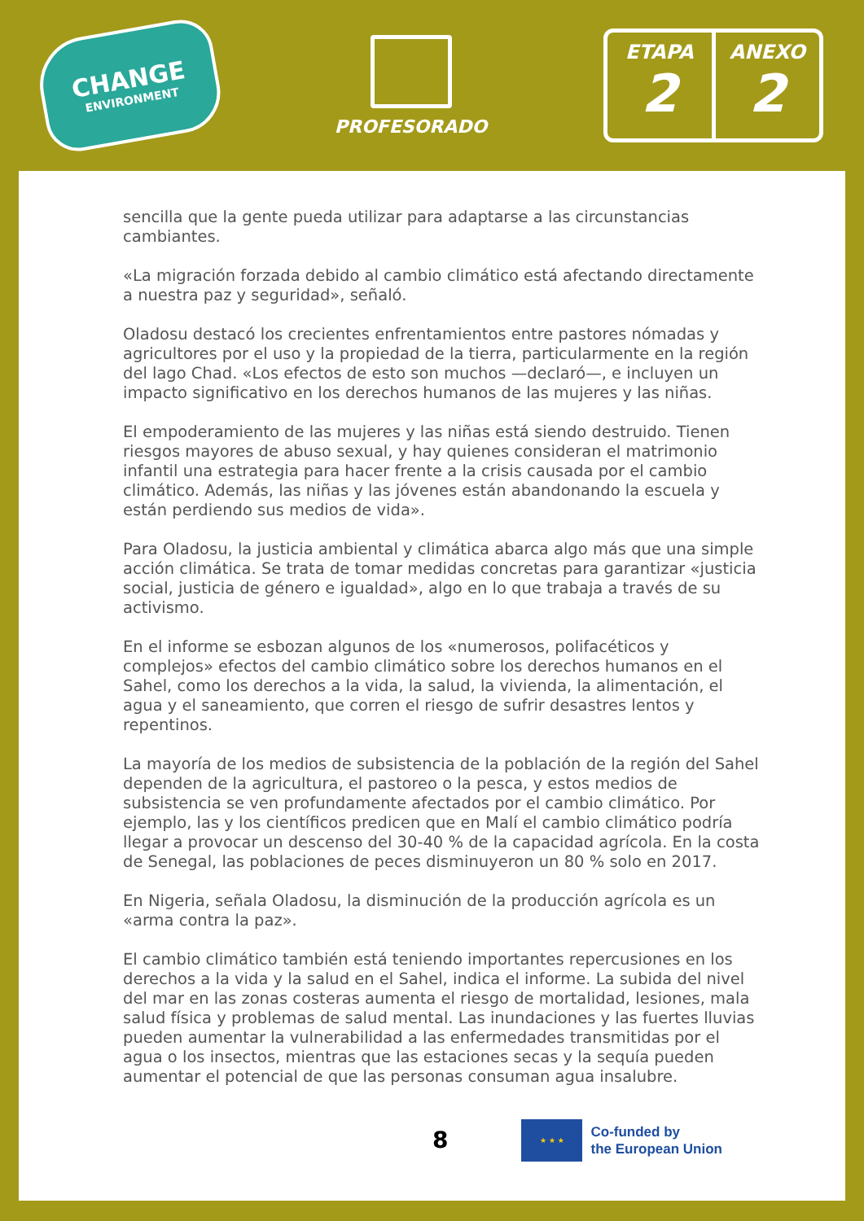CHANGE
ENVIRONMENT
PROFESORADO
ETAPA
2
ANEXO
2
sencilla que la gente pueda utilizar para adaptarse a las circunstancias cambiantes.
«La migración forzada debido al cambio climático está afectando directamente a nuestra paz y seguridad», señaló.
Oladosu destacó los crecientes enfrentamientos entre pastores nómadas y agricultores por el uso y la propiedad de la tierra, particularmente en la región del lago Chad. «Los efectos de esto son muchos —declaró—, e incluyen un impacto significativo en los derechos humanos de las mujeres y las niñas.
El empoderamiento de las mujeres y las niñas está siendo destruido. Tienen riesgos mayores de abuso sexual, y hay quienes consideran el matrimonio infantil una estrategia para hacer frente a la crisis causada por el cambio climático. Además, las niñas y las jóvenes están abandonando la escuela y están perdiendo sus medios de vida».
Para Oladosu, la justicia ambiental y climática abarca algo más que una simple acción climática. Se trata de tomar medidas concretas para garantizar «justicia social, justicia de género e igualdad», algo en lo que trabaja a través de su activismo.
En el informe se esbozan algunos de los «numerosos, polifacéticos y complejos» efectos del cambio climático sobre los derechos humanos en el Sahel, como los derechos a la vida, la salud, la vivienda, la alimentación, el agua y el saneamiento, que corren el riesgo de sufrir desastres lentos y repentinos.
La mayoría de los medios de subsistencia de la población de la región del Sahel dependen de la agricultura, el pastoreo o la pesca, y estos medios de subsistencia se ven profundamente afectados por el cambio climático. Por ejemplo, las y los científicos predicen que en Malí el cambio climático podría llegar a provocar un descenso del 30-40 % de la capacidad agrícola. En la costa de Senegal, las poblaciones de peces disminuyeron un 80 % solo en 2017.
En Nigeria, señala Oladosu, la disminución de la producción agrícola es un «arma contra la paz».
El cambio climático también está teniendo importantes repercusiones en los derechos a la vida y la salud en el Sahel, indica el informe. La subida del nivel del mar en las zonas costeras aumenta el riesgo de mortalidad, lesiones, mala salud física y problemas de salud mental. Las inundaciones y las fuertes lluvias pueden aumentar la vulnerabilidad a las enfermedades transmitidas por el agua o los insectos, mientras que las estaciones secas y la sequía pueden aumentar el potencial de que las personas consuman agua insalubre.
8
★ ★ ★
Co-funded by
the European Union